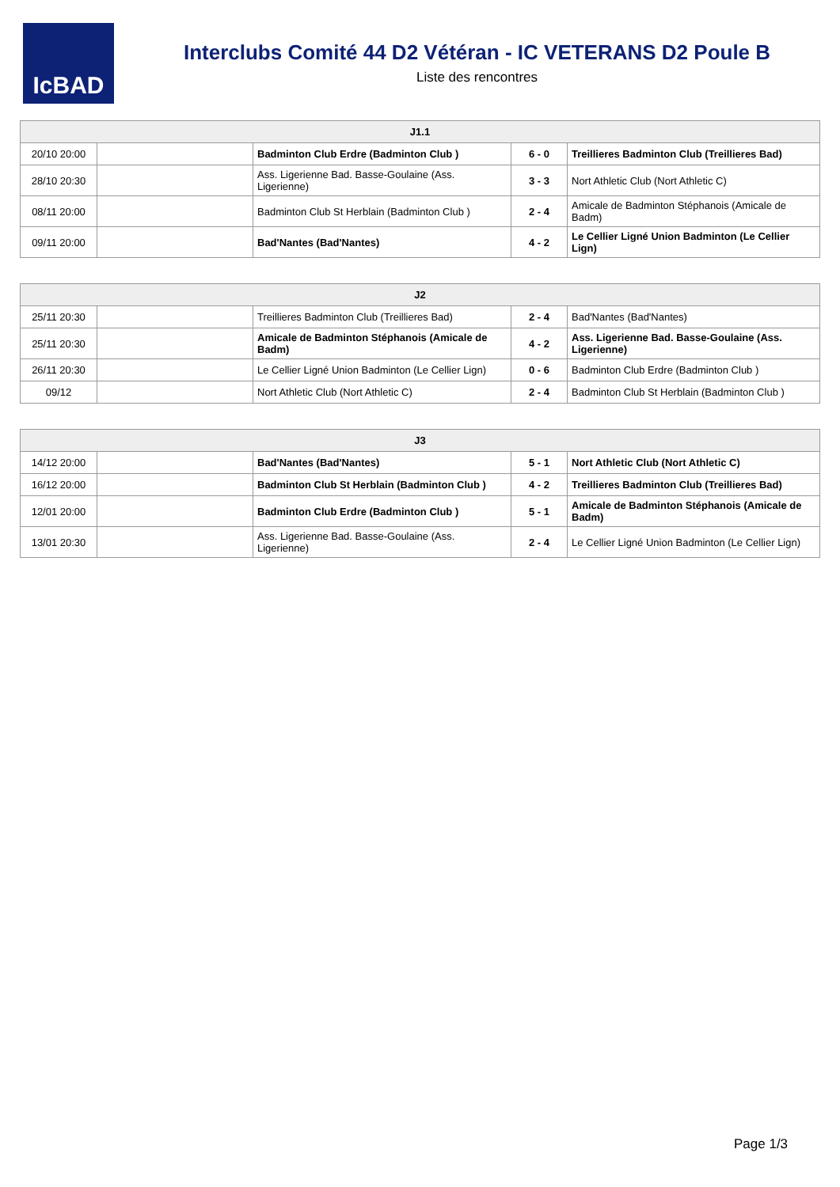IcBAD
Interclubs Comité 44 D2 Vétéran - IC VETERANS D2 Poule B
Liste des rencontres
| J1.1 | | | | |
| --- | --- | --- | --- | --- |
| 20/10 20:00 | | Badminton Club Erdre (Badminton Club ) | 6 - 0 | Treillieres Badminton Club (Treillieres Bad) |
| 28/10 20:30 | | Ass. Ligerienne Bad. Basse-Goulaine (Ass. Ligerienne) | 3 - 3 | Nort Athletic Club (Nort Athletic C) |
| 08/11 20:00 | | Badminton Club St Herblain (Badminton Club ) | 2 - 4 | Amicale de Badminton Stéphanois (Amicale de Badm) |
| 09/11 20:00 | | Bad'Nantes (Bad'Nantes) | 4 - 2 | Le Cellier Ligné Union Badminton (Le Cellier Lign) |
| J2 | | | | |
| --- | --- | --- | --- | --- |
| 25/11 20:30 | | Treillieres Badminton Club (Treillieres Bad) | 2 - 4 | Bad'Nantes (Bad'Nantes) |
| 25/11 20:30 | | Amicale de Badminton Stéphanois (Amicale de Badm) | 4 - 2 | Ass. Ligerienne Bad. Basse-Goulaine (Ass. Ligerienne) |
| 26/11 20:30 | | Le Cellier Ligné Union Badminton (Le Cellier Lign) | 0 - 6 | Badminton Club Erdre (Badminton Club ) |
| 09/12 | | Nort Athletic Club (Nort Athletic C) | 2 - 4 | Badminton Club St Herblain (Badminton Club ) |
| J3 | | | | |
| --- | --- | --- | --- | --- |
| 14/12 20:00 | | Bad'Nantes (Bad'Nantes) | 5 - 1 | Nort Athletic Club (Nort Athletic C) |
| 16/12 20:00 | | Badminton Club St Herblain (Badminton Club ) | 4 - 2 | Treillieres Badminton Club (Treillieres Bad) |
| 12/01 20:00 | | Badminton Club Erdre (Badminton Club ) | 5 - 1 | Amicale de Badminton Stéphanois (Amicale de Badm) |
| 13/01 20:30 | | Ass. Ligerienne Bad. Basse-Goulaine (Ass. Ligerienne) | 2 - 4 | Le Cellier Ligné Union Badminton (Le Cellier Lign) |
Page 1/3